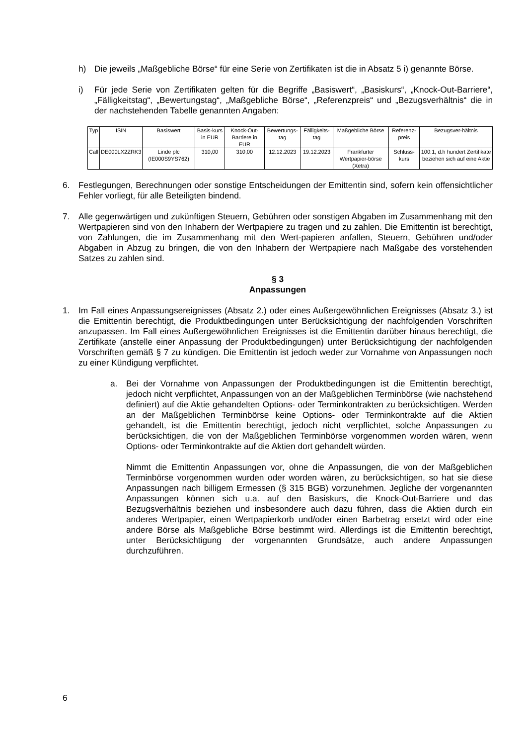h) Die jeweils „Maßgebliche Börse“ für eine Serie von Zertifikaten ist die in Absatz 5 i) genannte Börse.
i) Für jede Serie von Zertifikaten gelten für die Begriffe „Basiswert“, „Basiskurs“, „Knock-Out-Barriere“, „Fälligkeitstag“, „Bewertungstag“, „Maßgebliche Börse“, „Referenzpreis“ und „Bezugsverhältnis“ die in der nachstehenden Tabelle genannten Angaben:
| Typ | ISIN | Basiswert | Basis-kurs in EUR | Knock-Out-Barriere in EUR | Bewertungs-tag | Fälligkeits-tag | Maßgebliche Börse | Referenz-preis | Bezugsver-hältnis |
| --- | --- | --- | --- | --- | --- | --- | --- | --- | --- |
| Call | DE000LX2ZRK3 | Linde plc (IE000S9YS762) | 310,00 | 310,00 | 12.12.2023 | 19.12.2023 | Frankfurter Wertpapier-börse (Xetra) | Schluss-kurs | 100:1, d.h hundert Zertifikate beziehen sich auf eine Aktie |
6. Festlegungen, Berechnungen oder sonstige Entscheidungen der Emittentin sind, sofern kein offensichtlicher Fehler vorliegt, für alle Beteiligten bindend.
7. Alle gegenwärtigen und zukünftigen Steuern, Gebühren oder sonstigen Abgaben im Zusammenhang mit den Wertpapieren sind von den Inhabern der Wertpapiere zu tragen und zu zahlen. Die Emittentin ist berechtigt, von Zahlungen, die im Zusammenhang mit den Wert-papieren anfallen, Steuern, Gebühren und/oder Abgaben in Abzug zu bringen, die von den Inhabern der Wertpapiere nach Maßgabe des vorstehenden Satzes zu zahlen sind.
§ 3
Anpassungen
1. Im Fall eines Anpassungsereignisses (Absatz 2.) oder eines Außergewöhnlichen Ereignisses (Absatz 3.) ist die Emittentin berechtigt, die Produktbedingungen unter Berücksichtigung der nachfolgenden Vorschriften anzupassen. Im Fall eines Außergewöhnlichen Ereignisses ist die Emittentin darüber hinaus berechtigt, die Zertifikate (anstelle einer Anpassung der Produktbedingungen) unter Berücksichtigung der nachfolgenden Vorschriften gemäß § 7 zu kündigen. Die Emittentin ist jedoch weder zur Vornahme von Anpassungen noch zu einer Kündigung verpflichtet.
a. Bei der Vornahme von Anpassungen der Produktbedingungen ist die Emittentin berechtigt, jedoch nicht verpflichtet, Anpassungen von an der Maßgeblichen Terminbörse (wie nachstehend definiert) auf die Aktie gehandelten Options- oder Terminkontrakten zu berücksichtigen. Werden an der Maßgeblichen Terminbörse keine Options- oder Terminkontrakte auf die Aktien gehandelt, ist die Emittentin berechtigt, jedoch nicht verpflichtet, solche Anpassungen zu berücksichtigen, die von der Maßgeblichen Terminbörse vorgenommen worden wären, wenn Options- oder Terminkontrakte auf die Aktien dort gehandelt würden.
Nimmt die Emittentin Anpassungen vor, ohne die Anpassungen, die von der Maßgeblichen Terminbörse vorgenommen wurden oder worden wären, zu berücksichtigen, so hat sie diese Anpassungen nach billigem Ermessen (§ 315 BGB) vorzunehmen. Jegliche der vorgenannten Anpassungen können sich u.a. auf den Basiskurs, die Knock-Out-Barriere und das Bezugsverhältnis beziehen und insbesondere auch dazu führen, dass die Aktien durch ein anderes Wertpapier, einen Wertpapierkorb und/oder einen Barbetrag ersetzt wird oder eine andere Börse als Maßgebliche Börse bestimmt wird. Allerdings ist die Emittentin berechtigt, unter Berücksichtigung der vorgenannten Grundsätze, auch andere Anpassungen durchzuführen.
6